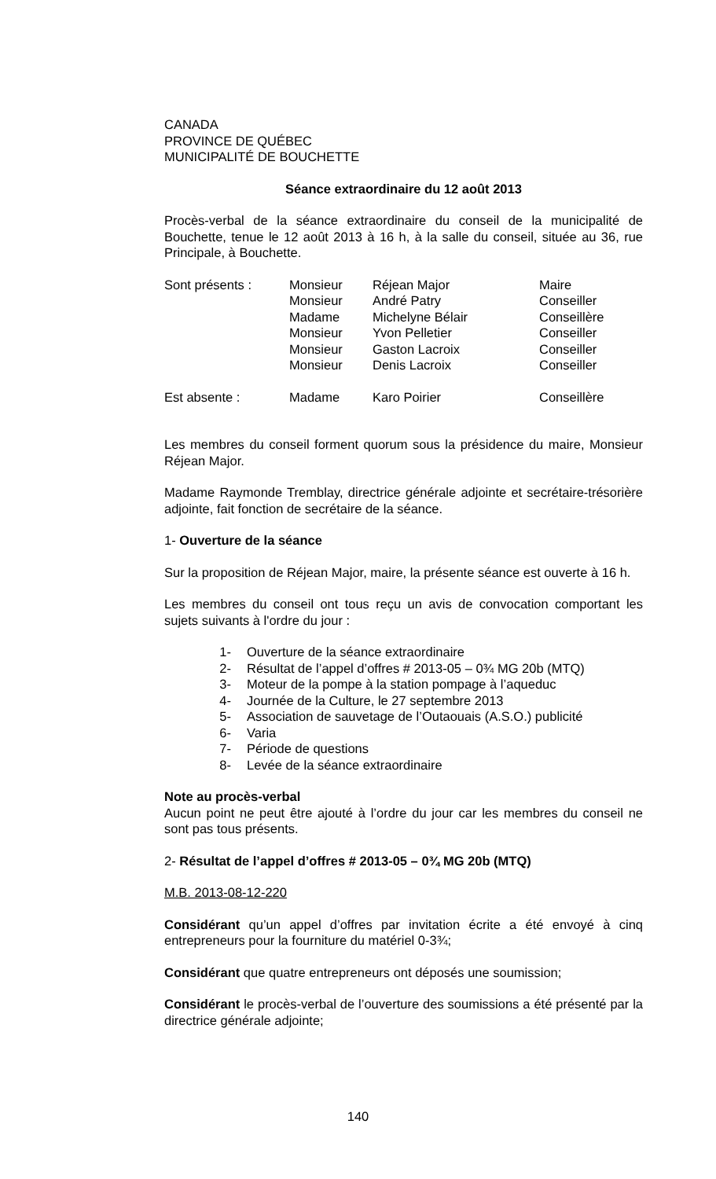CANADA
PROVINCE DE QUÉBEC
MUNICIPALITÉ DE BOUCHETTE
Séance extraordinaire du 12 août 2013
Procès-verbal de la séance extraordinaire du conseil de la municipalité de Bouchette, tenue le 12 août 2013 à 16 h, à la salle du conseil, située au 36, rue Principale, à Bouchette.
| Sont présents : | Monsieur | Réjean Major | Maire |
| | Monsieur | André Patry | Conseiller |
| | Madame | Michelyne Bélair | Conseillère |
| | Monsieur | Yvon Pelletier | Conseiller |
| | Monsieur | Gaston Lacroix | Conseiller |
| | Monsieur | Denis Lacroix | Conseiller |
| Est absente : | Madame | Karo Poirier | Conseillère |
Les membres du conseil forment quorum sous la présidence du maire, Monsieur Réjean Major.
Madame Raymonde Tremblay, directrice générale adjointe et secrétaire-trésorière adjointe, fait fonction de secrétaire de la séance.
1- Ouverture de la séance
Sur la proposition de Réjean Major, maire, la présente séance est ouverte à 16 h.
Les membres du conseil ont tous reçu un avis de convocation comportant les sujets suivants à l'ordre du jour :
1- Ouverture de la séance extraordinaire
2- Résultat de l’appel d’offres # 2013-05 – 0¾ MG 20b (MTQ)
3- Moteur de la pompe à la station pompage à l’aqueduc
4- Journée de la Culture, le 27 septembre 2013
5- Association de sauvetage de l’Outaouais (A.S.O.) publicité
6- Varia
7- Période de questions
8- Levée de la séance extraordinaire
Note au procès-verbal
Aucun point ne peut être ajouté à l’ordre du jour car les membres du conseil ne sont pas tous présents.
2- Résultat de l’appel d’offres # 2013-05 – 0¾ MG 20b (MTQ)
M.B. 2013-08-12-220
Considérant qu’un appel d’offres par invitation écrite a été envoyé à cinq entrepreneurs pour la fourniture du matériel 0-3¾;
Considérant que quatre entrepreneurs ont déposés une soumission;
Considérant le procès-verbal de l’ouverture des soumissions a été présenté par la directrice générale adjointe;
140